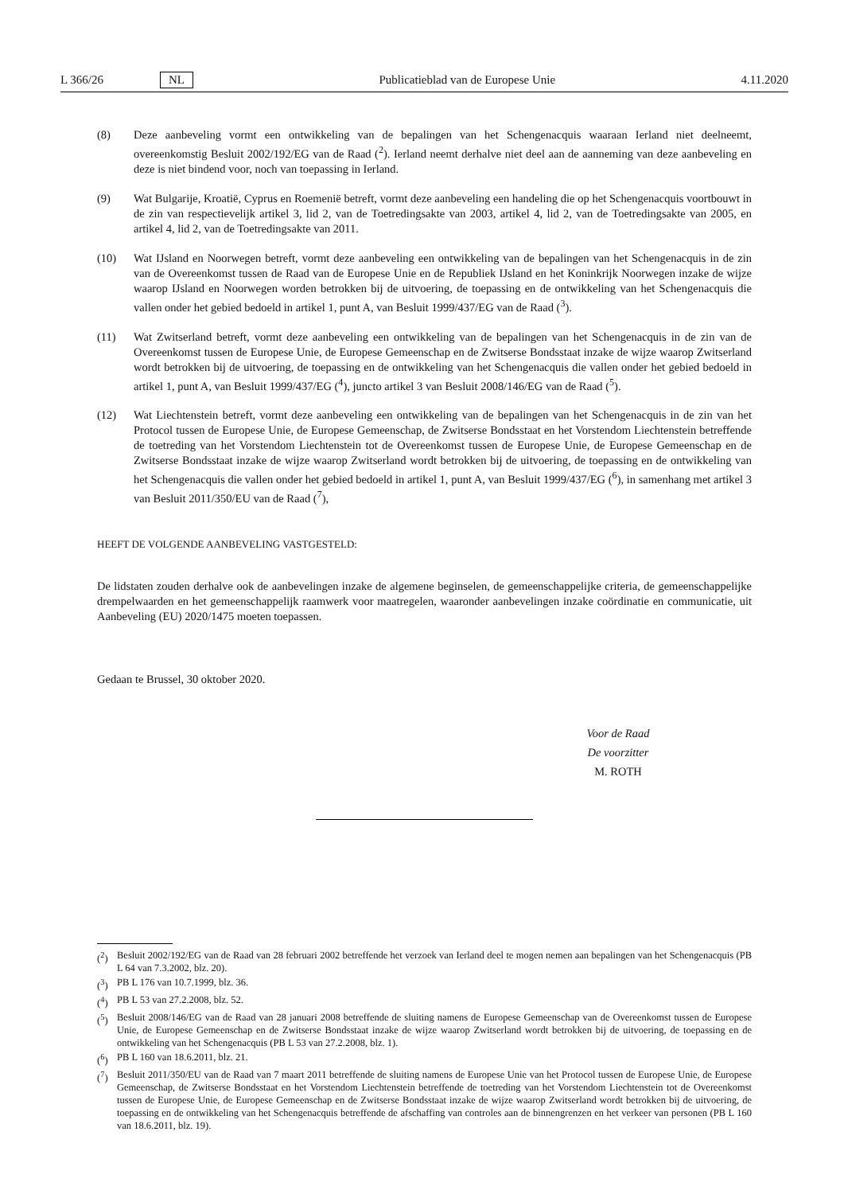L 366/26 NL Publicatieblad van de Europese Unie 4.11.2020
(8) Deze aanbeveling vormt een ontwikkeling van de bepalingen van het Schengenacquis waaraan Ierland niet deelneemt, overeenkomstig Besluit 2002/192/EG van de Raad (<sup>2</sup>). Ierland neemt derhalve niet deel aan de aanneming van deze aanbeveling en deze is niet bindend voor, noch van toepassing in Ierland.
(9) Wat Bulgarije, Kroatië, Cyprus en Roemenië betreft, vormt deze aanbeveling een handeling die op het Schengenacquis voortbouwt in de zin van respectievelijk artikel 3, lid 2, van de Toetredingsakte van 2003, artikel 4, lid 2, van de Toetredingsakte van 2005, en artikel 4, lid 2, van de Toetredingsakte van 2011.
(10) Wat IJsland en Noorwegen betreft, vormt deze aanbeveling een ontwikkeling van de bepalingen van het Schengenacquis in de zin van de Overeenkomst tussen de Raad van de Europese Unie en de Republiek IJsland en het Koninkrijk Noorwegen inzake de wijze waarop IJsland en Noorwegen worden betrokken bij de uitvoering, de toepassing en de ontwikkeling van het Schengenacquis die vallen onder het gebied bedoeld in artikel 1, punt A, van Besluit 1999/437/EG van de Raad (<sup>3</sup>).
(11) Wat Zwitserland betreft, vormt deze aanbeveling een ontwikkeling van de bepalingen van het Schengenacquis in de zin van de Overeenkomst tussen de Europese Unie, de Europese Gemeenschap en de Zwitserse Bondsstaat inzake de wijze waarop Zwitserland wordt betrokken bij de uitvoering, de toepassing en de ontwikkeling van het Schengenacquis die vallen onder het gebied bedoeld in artikel 1, punt A, van Besluit 1999/437/EG (<sup>4</sup>), juncto artikel 3 van Besluit 2008/146/EG van de Raad (<sup>5</sup>).
(12) Wat Liechtenstein betreft, vormt deze aanbeveling een ontwikkeling van de bepalingen van het Schengenacquis in de zin van het Protocol tussen de Europese Unie, de Europese Gemeenschap, de Zwitserse Bondsstaat en het Vorstendom Liechtenstein betreffende de toetreding van het Vorstendom Liechtenstein tot de Overeenkomst tussen de Europese Unie, de Europese Gemeenschap en de Zwitserse Bondsstaat inzake de wijze waarop Zwitserland wordt betrokken bij de uitvoering, de toepassing en de ontwikkeling van het Schengenacquis die vallen onder het gebied bedoeld in artikel 1, punt A, van Besluit 1999/437/EG (<sup>6</sup>), in samenhang met artikel 3 van Besluit 2011/350/EU van de Raad (<sup>7</sup>),
HEEFT DE VOLGENDE AANBEVELING VASTGESTELD:
De lidstaten zouden derhalve ook de aanbevelingen inzake de algemene beginselen, de gemeenschappelijke criteria, de gemeenschappelijke drempelwaarden en het gemeenschappelijk raamwerk voor maatregelen, waaronder aanbevelingen inzake coördinatie en communicatie, uit Aanbeveling (EU) 2020/1475 moeten toepassen.
Gedaan te Brussel, 30 oktober 2020.
Voor de Raad
De voorzitter
M. ROTH
(<sup>2</sup>) Besluit 2002/192/EG van de Raad van 28 februari 2002 betreffende het verzoek van Ierland deel te mogen nemen aan bepalingen van het Schengenacquis (PB L 64 van 7.3.2002, blz. 20).
(<sup>3</sup>) PB L 176 van 10.7.1999, blz. 36.
(<sup>4</sup>) PB L 53 van 27.2.2008, blz. 52.
(<sup>5</sup>) Besluit 2008/146/EG van de Raad van 28 januari 2008 betreffende de sluiting namens de Europese Gemeenschap van de Overeenkomst tussen de Europese Unie, de Europese Gemeenschap en de Zwitserse Bondsstaat inzake de wijze waarop Zwitserland wordt betrokken bij de uitvoering, de toepassing en de ontwikkeling van het Schengenacquis (PB L 53 van 27.2.2008, blz. 1).
(<sup>6</sup>) PB L 160 van 18.6.2011, blz. 21.
(<sup>7</sup>) Besluit 2011/350/EU van de Raad van 7 maart 2011 betreffende de sluiting namens de Europese Unie van het Protocol tussen de Europese Unie, de Europese Gemeenschap, de Zwitserse Bondsstaat en het Vorstendom Liechtenstein betreffende de toetreding van het Vorstendom Liechtenstein tot de Overeenkomst tussen de Europese Unie, de Europese Gemeenschap en de Zwitserse Bondsstaat inzake de wijze waarop Zwitserland wordt betrokken bij de uitvoering, de toepassing en de ontwikkeling van het Schengenacquis betreffende de afschaffing van controles aan de binnengrenzen en het verkeer van personen (PB L 160 van 18.6.2011, blz. 19).